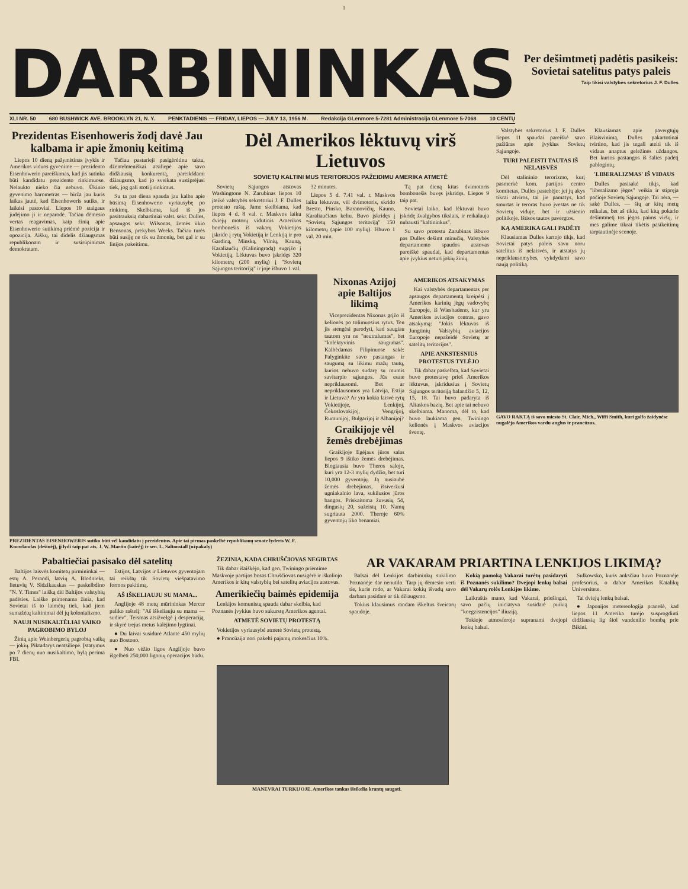1
DARBININKAS
XLI NR. 50 680 BUSHWICK AVE. BROOKLYN 21, N. Y. PENKTADIENIS — FRIDAY, LIEPOS — JULY 13, 1956 M. Redakcija GLenmore 5-7281 Administracija GLenmore 5-7068 10 CENTŲ
Per dešimtmetį padėtis pasikeis: Sovietai satelitus patys paleis
Taip tikisi valstybės sekretorius J. F. Dulles
Prezidentas Eisenhoweris žodį davė Jau kalbama ir apie žmonių keitimą
Liepos 10 dieną pažymėtinas įvykis ir Amerikos viduos gyvenime — prezidento Eisenhowerio pareiškimas, kad jis sutinka būti kandidatu prezidento rinkimuose. Nelaukto nieko čia nebuvo. Ūkinio gyvenimo barometras — birža jau kuris laikas jautė, kad Eisenhoweris sutiks, ir laikėsi pastoviai. Liepos 10 staigaus judėjimo ji ir neparodė. Tačiau dėmesio vertas reagavimas, kaip žinią apie Eisenhowerio sutikimą priėmė pozicija ir opozicija. Aiškų, tai didelis džiaugsmas republikonam ir susirūpinimas demokratam.
Tačiau pastarieji pasigėrėtinu taktu, džentelmeniškai atsiliepė apie savo didžiausią konkurentą, pareikšdami džiaugsmo, kad jo sveikata sustiprėjusi tiek, jog gali stoti į rinkimus.
Su ta pat diena spauda jau kalba apie būsimą Eisenhowerio vyriausybę po rinkimų. Skelbiama, kad iš jos pasitrauksią dabartiniai valst. sekr. Dulles, apsaugos sekr. Wilsonas, žemės ūkio Bensonas, prekybos Weeks. Tačiau turės būti susiję ne tik su žmonių, bet gal ir su linijos pakeitimu.
Dėl Amerikos lėktuvų virš Lietuvos
SOVIETŲ KALTINI MUS TERITORIJOS PAŽEIDIMU AMERIKA ATMETĖ
Sovietų Sąjungos atstovas Washingtone N. Zarubinas liepos 10 įteikė valstybės sekretoriui J. F. Dulles protesto raštą. Jame skelbiama, kad liepos 4 d. 8 val. r. Maskvos laiku dviejų motorų vidutinis Amerikos bombonešis iš vakarų Vokietijos įskrido į rytų Vokietiją ir Lenkiją ir pro Gardiną, Minską, Vilnių, Kauną, Karaliaučių (Kaliningradą) sugrįžo į Vokietiją. Lėktuvas buvo įskridęs 320 kilometrų (200 mylių) į "Sovietų Sąjungos teritoriją" ir joje išbuvo 1 val.
32 minutes.
Liepos 5 d. 7.41 val. r. Maskvos laiku lėktuvas, vėl dvimotoris, skrido Bresto, Pinsko, Baranovičių, Kauno, Karaliaučiaus keliu. Buvo įskridęs į "Sovietų Sąjungos teritoriją" 150 kilometrų (apie 100 mylių). Išbuvo 1 val. 20 min.
Tą pat dieną kitas dvimotoris bombonešis buvęs įskridęs. Liepos 9 taip pat.
Sovietai laiko, kad lėktuvai buvo įskridę žvalgybos tikslais, ir reikalauja nubausti "kaltininkus".
Su savo protestu Zarubinas išbuvo pas Dulles dešimt minučių. Valstybės departamento spaudos atstovas pareiškė spaudai, kad departamentas apie įvykius neturi jokių žinių.
PREZIDENTAS EISENHOWERIS sutiko būti vėl kandidatu į prezidentus. Apie tai pirmas paskelbė republikonų senate lyderis W. F. Knowlandas (dešinėj), jį lydi taip pat ats. J. W. Martin (kairėj) ir sen. L. Saltonstall (užpakaly)
Nixonas Azijoj apie Baltijos likimą
Viceprezidentas Nixonas grįžo iš kelionės po tolimuosius rytus. Ten jis stengėsi parodyti, kad saugiau tautom yra ne "neutralumas", bet "kolektyvinis saugumas". Kalbėdamas Filipinuose sakė: Palyginkite savo pastangas ir saugumą su likimu mažų tautų, kurios nebuvo sudarę su mumis savitarpio sąjungos. Jūs esate nepriklausomi. Bet ar nepriklausomos yra Latvija, Estija ir Lietuva? Ar yra kokia laisvė rytų Vokietijoje, Lenkijoj, Čekoslovakijoj, Vengrijoj, Rumunijoj, Bulgarijoj ir Albanijoj?
Graikijoje vėl žemės drebėjimas
Graikijoje Egėjaus jūros salas liepos 9 ištiko žemės drebėjimas. Blogiausia buvo Theros saloje, kuri yra 12-3 mylių dydžio, bet turi 10,000 gyventojų. Ją nusiaubė žemės drebėjimas, išsiveržusi ugniakalnio lava, sukilusios jūros bangos. Priskaitoma žuvusių 54, dingusių 20, sužeistų 10. Namų sugriauta 2000. Theroje 60% gyventojų liko benamiai.
AMERIKOS ATSAKYMAS
Kai valstybės departamentas per apsaugos departamentą kreipėsi į Amerikos karinių jėgų vadovybę Europoje, iš Wiesbadeno, kur yra Amerikos aviacijos centras, gavo atsakymą: "Jokis lėktuvas iš Jungtinių Valstybių aviacijos Europoje nepažeidė Sovietų ar satelitų teritorijos".
APIE ANKSTESNIUS PROTESTUS TYLĖJO
Tik dabar paskelbta, kad Sovietai buvo protestavę prieš Amerikos lėktuvus, įskridusius į Sovietų Sąjungos teritoriją balandžio 5, 12, 15, 18. Tai buvo padaryta iš Aliaskos bazių. Bet apie tai nebuvo skelbiama. Manoma, dėl to, kad buvo laukiama gen. Twiningo kelionės į Maskvos aviacijos šventę.
Valstybės sekretorius J. F. Dulles liepos 11 spaudai pareiškė savo pažiūras apie įvykius Sovietų Sąjungoje.
TURI PALEISTI TAUTAS IŠ NELAISVĖS
Dėl stalininio terorizmo, kurį pasmerkė kom. partijos centro komitetas, Dulles pastebėjo: jei jų akys tikrai atviros, tai jie pamatys, kad smurtas ir teroras buvo įvestas ne tik Sovietų viduje, bet ir užsienio politikoje. Ištisos tautos pavergtos.
KĄ AMERIKA GALI PADĖTI
Klausiamas Dulles kartojo tikįs, kad Sovietai patys paleis savu noru satelitus iš nelaisvės, ir atstatys jų nepriklausomybes, vykdydami savo naują politiką.
Klausiamas apie pavergtųjų išlaisvinimą, Dulles pakartotinai tvirtino, kad jis tegali ateiti tik iš vidaus anaptus geležinės uždangos. Bet kurios pastangos iš šalies padėtį pablogintų.
'LIBERALIZMAS' IŠ VIDAUS
Dulles pasisakė tikįs, kad "liberalizmo jėgos" veikia ir stipręja pačioje Sovietų Sąjungoje. Tai nėra, — sakė Dulles, — šių ar kitų metų reikalas, bet aš tikiu, kad kitą pokario dešimtmetį tos jėgos paims viršų, ir mes galime tikrai tikėtis pasikeitimų tarptautinėje scenoje.
GAVO RAKTĄ iš savo miesto St. Clair, Mich., Wiffi Smith, kuri golfo žaidynėse nugalėjo Amerikos vardu anglus ir prancūzus.
Pabaltiečiai pasisako dėl satelitų
Baltijos laisvės komitetų pirmininkai — estų A. Perandi, latvių A. Blodnieks, lietuvių V. Sidzikauskas — paskelbdino "N. Y. Times" laišką dėl Baltijos valstybių padėties. Laiške primenama žinia, kad Sovietai iš to laimėtų tiek, kad jiem sumažėtų kaltinimai dėl jų kolonializmo.
NAUJI NUSIKALTĖLIAI VAIKO PAGROBIMO BYLOJ
Žinių apie Weinbergerių pagrobtą vaiką — jokių. Piktadarys neatsiliepė. Įstatymus po 7 dienų nuo nusikaltimo, bylą perima FBI.
Estijos, Latvijos ir Lietuvos gyventojam tai reikštų tik Sovietų viešpatavimo formos pakitimą.
AŠ IŠKELIAUJU SU MAMA...
Anglijoje 48 metų mūrininkas Mercer paliko raštelį: "Aš iškeliauju su mama — sudiev". Teismas atsižvelgė į desperaciją, ir skyrė trejus metus kalėjimo lygtinai.
● Du laivai susidūrė Atlante 450 mylių nuo Bostono.
● Nuo vėžio ligos Anglijoje buvo išgelbėti 250,000 ligonių operacijos būdu.
ŽEZINIA, KADA CHRUŠČIOVAS NEGIRTAS
Tik dabar išaiškėjo, kad gen. Twiningo priėmime Maskvoje partijos bosas Chruščiovas nusigėrė ir iškoliojo Amerikos ir kitų valstybių bei satelitų aviacijos atstovus.
Amerikiečių baimės epidemija
Lenkijos komunistų spauda dabar skelbia, kad Poznanės įvykius buvo sukurstę Amerikos agentai.
ATMETĖ SOVIETŲ PROTESTĄ
Vokietijos vyriausybė atmetė Sovietų protestą.
● Prancūzija nori pakelti pajamų mokesčius 10%.
AR VAKARAM PRIARTINA LENKIJOS LIKIMĄ?
Balsai dėl Lenkijos darbininkų sukilimo Poznanėje dar nenutilo. Tarp jų dėmesio verti tie, kurie rodo, ar Vakarai kokių išvadų savo darbam pasidarė ar tik džiaugsmo.
Tokius klausimus randam iškeltus šveicarų spaudoje.
Kokią pamoką Vakarai turėtų pasidaryti iš Poznanės sukilimo? Dvejopi lenkų balsai dėl Vakarų rolės Lenkijos likime.
Laikraštis mano, kad Vakarai, priešingai, savo pačių iniciatyva susidarė puikią "koegzistencijos" iliuziją.
Tokioje atmosferoje supranami dvejopi lenkų balsai.
Sulkowsko, kuris anksčiau buvo Poznanėje profesorius, o dabar Amerikos Katalikų Universitete.
Tai dviejų lenkų balsai.
● Japonijos metereologija pranešė, kad liepos 11 Amerika turėjo susprogdinti didžiausią lig šiol vandenilio bombą prie Bikini.
MANEVRAI TURKIJOJE. Amerikos tankas išsikelia krantų saugoti.